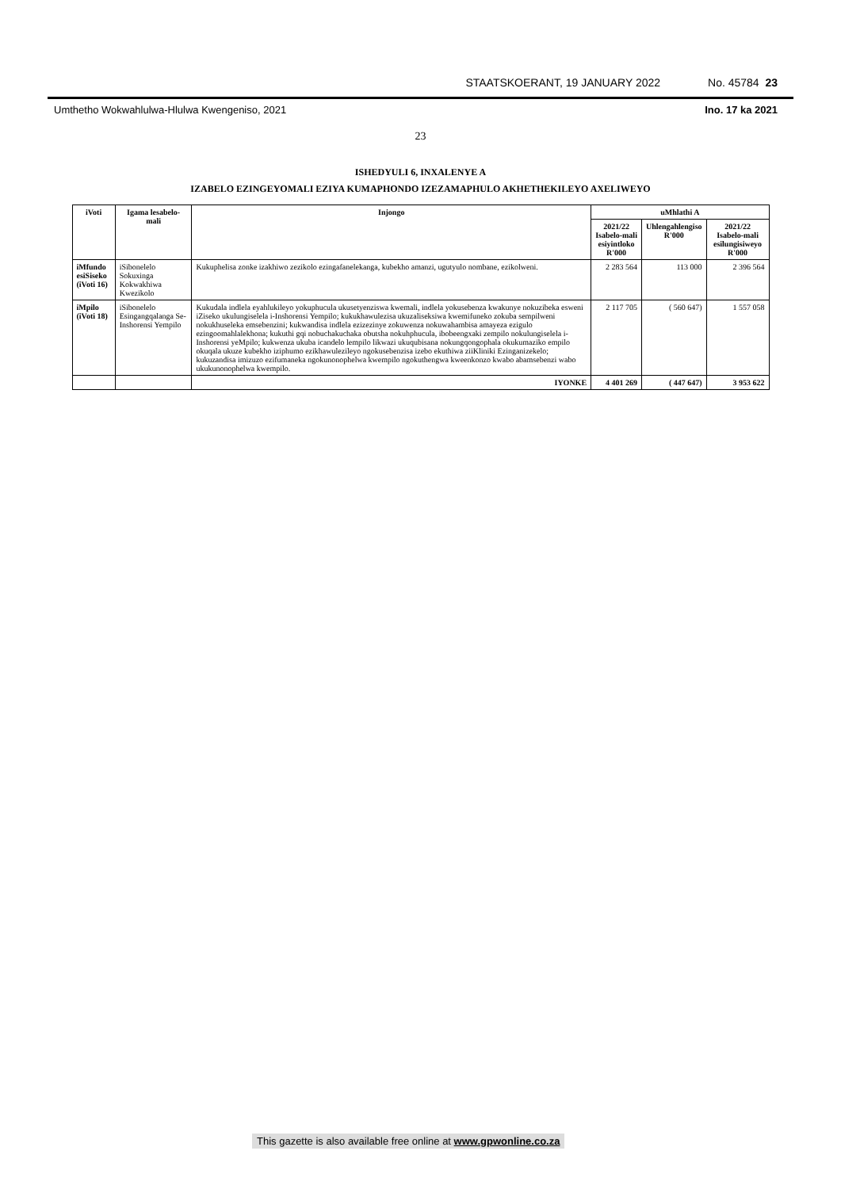STAATSKOERANT, 19 JANUARY 2022 No. 45784 23
Umthetho Wokwahlulwa-Hlulwa Kwengeniso, 2021 Ino. 17 ka 2021
23
ISHEDYULI 6, INXALENYE A
IZABELO EZINGEYOMALI EZIYA KUMAPHONDO IZEZAMAPHULO AKHETHEKILEYO AXELIWEYO
| iVoti | Igama lesabelo-mali | Injongo | uMhlathi A | | |
| --- | --- | --- | --- | --- | --- |
| | | | 2021/22 Isabelo-mali esiyintloko R'000 | Uhlengahlengiso R'000 | 2021/22 Isabelo-mali esilungisiweyo R'000 |
| iMfundo esiSiseko (iVoti 16) | iSibonelelo Sokuxinga Kokwakhiwa Kwezikolo | Kukuphelisa zonke izakhiwo zezikolo ezingafanelekanga, kubekho amanzi, ugutyulo nombane, ezikolweni. | 2 283 564 | 113 000 | 2 396 564 |
| iMpilo (iVoti 18) | iSibonelelo Esingangqalanga Se-Inshorensi Yempilo | Kukudala indlela eyahlukileyo yokuphucula ukusetyenziswa kwemali, indlela yokusebenza kwakunye nokuzibeka esweni iZiseko ukulungiselela i-Inshorensi Yempilo; kukukhawulezisa ukuzaliseksiwa kwemifuneko zokuba sempilweni nokukhuseleka emsebenzini; kukwandisa indlela ezizezinye zokuwenza nokuwahambisa amayeza ezigulo ezingoomahlalekhona; kukuthi gqi nobuchakuchaka obutsha nokuhphucula, ibobeengxaki zempilo nokulungiselela i-Inshorensi yeMpilo; kukwenza ukuba icandelo lempilo likwazi ukuqubisana nokungqongophala okukumaziko empilo okuqala ukuze kubekho iziphumo ezikhawulezileyo ngokusebenzisa izebo ekuthiwa ziiKliniki Ezinganizekelo; kukuzandisa imizuzo ezifumaneka ngokunonophelwa kwempilo ngokuthengwa kweenkonzo kwabo abamsebenzi wabo ukukunonophelwa kwempilo. | 2 117 705 | ( 560 647) | 1 557 058 |
| | | IYONKE | 4 401 269 | ( 447 647) | 3 953 622 |
This gazette is also available free online at www.gpwonline.co.za